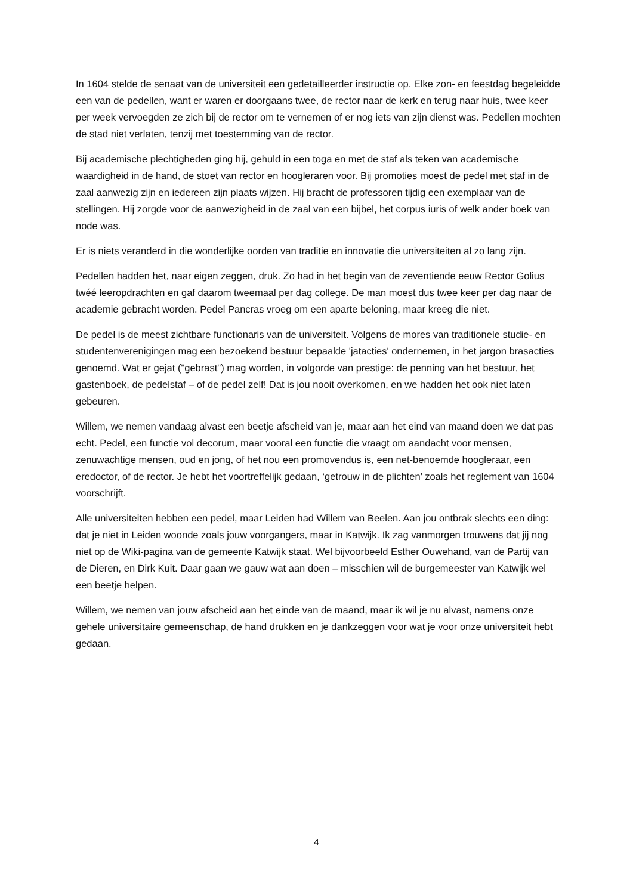In 1604 stelde de senaat van de universiteit een gedetailleerder instructie op. Elke zon- en feestdag begeleidde een van de pedellen, want er waren er doorgaans twee, de rector naar de kerk en terug naar huis, twee keer per week vervoegden ze zich bij de rector om te vernemen of er nog iets van zijn dienst was. Pedellen mochten de stad niet verlaten, tenzij met toestemming van de rector.
Bij academische plechtigheden ging hij, gehuld in een toga en met de staf als teken van academische waardigheid in de hand, de stoet van rector en hoogleraren voor. Bij promoties moest de pedel met staf in de zaal aanwezig zijn en iedereen zijn plaats wijzen. Hij bracht de professoren tijdig een exemplaar van de stellingen. Hij zorgde voor de aanwezigheid in de zaal van een bijbel, het corpus iuris of welk ander boek van node was.
Er is niets veranderd in die wonderlijke oorden van traditie en innovatie die universiteiten al zo lang zijn.
Pedellen hadden het, naar eigen zeggen, druk. Zo had in het begin van de zeventiende eeuw Rector Golius twéé leeropdrachten en gaf daarom tweemaal per dag college. De man moest dus twee keer per dag naar de academie gebracht worden. Pedel Pancras vroeg om een aparte beloning, maar kreeg die niet.
De pedel is de meest zichtbare functionaris van de universiteit. Volgens de mores van traditionele studie- en studentenverenigingen mag een bezoekend bestuur bepaalde 'jatacties' ondernemen, in het jargon brasacties genoemd. Wat er gejat ("gebrast") mag worden, in volgorde van prestige: de penning van het bestuur, het gastenboek, de pedelstaf – of de pedel zelf! Dat is jou nooit overkomen, en we hadden het ook niet laten gebeuren.
Willem, we nemen vandaag alvast een beetje afscheid van je, maar aan het eind van maand doen we dat pas echt. Pedel, een functie vol decorum, maar vooral een functie die vraagt om aandacht voor mensen, zenuwachtige mensen, oud en jong, of het nou een promovendus is, een net-benoemde hoogleraar, een eredoctor, of de rector. Je hebt het voortreffelijk gedaan, ‘getrouw in de plichten’ zoals het reglement van 1604 voorschrijft.
Alle universiteiten hebben een pedel, maar Leiden had Willem van Beelen. Aan jou ontbrak slechts een ding: dat je niet in Leiden woonde zoals jouw voorgangers, maar in Katwijk. Ik zag vanmorgen trouwens dat jij nog niet op de Wiki-pagina van de gemeente Katwijk staat. Wel bijvoorbeeld Esther Ouwehand, van de Partij van de Dieren, en Dirk Kuit. Daar gaan we gauw wat aan doen – misschien wil de burgemeester van Katwijk wel een beetje helpen.
Willem, we nemen van jouw afscheid aan het einde van de maand, maar ik wil je nu alvast, namens onze gehele universitaire gemeenschap, de hand drukken en je dankzeggen voor wat je voor onze universiteit hebt gedaan.
4